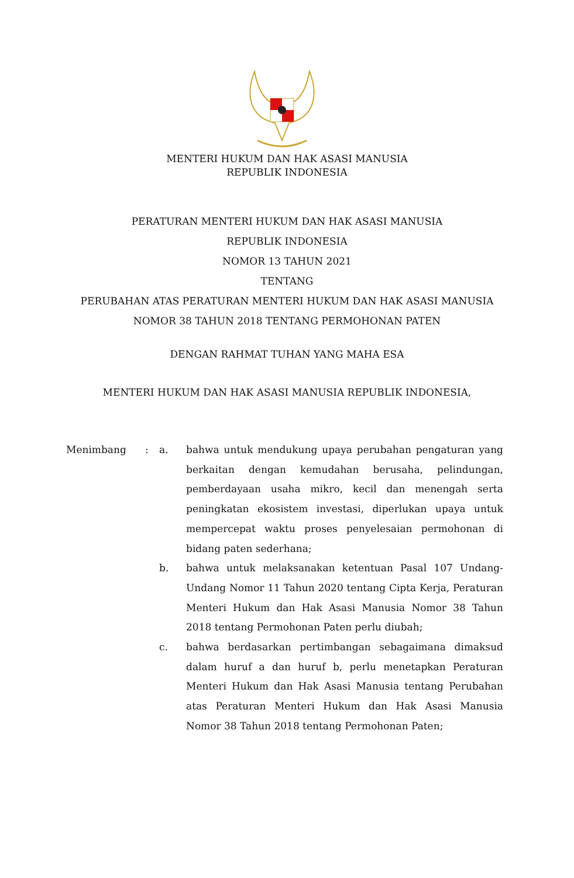MENTERI HUKUM DAN HAK ASASI MANUSIA
REPUBLIK INDONESIA
PERATURAN MENTERI HUKUM DAN HAK ASASI MANUSIA
REPUBLIK INDONESIA
NOMOR 13 TAHUN 2021
TENTANG
PERUBAHAN ATAS PERATURAN MENTERI HUKUM DAN HAK ASASI MANUSIA
NOMOR 38 TAHUN 2018 TENTANG PERMOHONAN PATEN
DENGAN RAHMAT TUHAN YANG MAHA ESA
MENTERI HUKUM DAN HAK ASASI MANUSIA REPUBLIK INDONESIA,
Menimbang : a. bahwa untuk mendukung upaya perubahan pengaturan yang berkaitan dengan kemudahan berusaha, pelindungan, pemberdayaan usaha mikro, kecil dan menengah serta peningkatan ekosistem investasi, diperlukan upaya untuk mempercepat waktu proses penyelesaian permohonan di bidang paten sederhana;
b. bahwa untuk melaksanakan ketentuan Pasal 107 Undang-Undang Nomor 11 Tahun 2020 tentang Cipta Kerja, Peraturan Menteri Hukum dan Hak Asasi Manusia Nomor 38 Tahun 2018 tentang Permohonan Paten perlu diubah;
c. bahwa berdasarkan pertimbangan sebagaimana dimaksud dalam huruf a dan huruf b, perlu menetapkan Peraturan Menteri Hukum dan Hak Asasi Manusia tentang Perubahan atas Peraturan Menteri Hukum dan Hak Asasi Manusia Nomor 38 Tahun 2018 tentang Permohonan Paten;